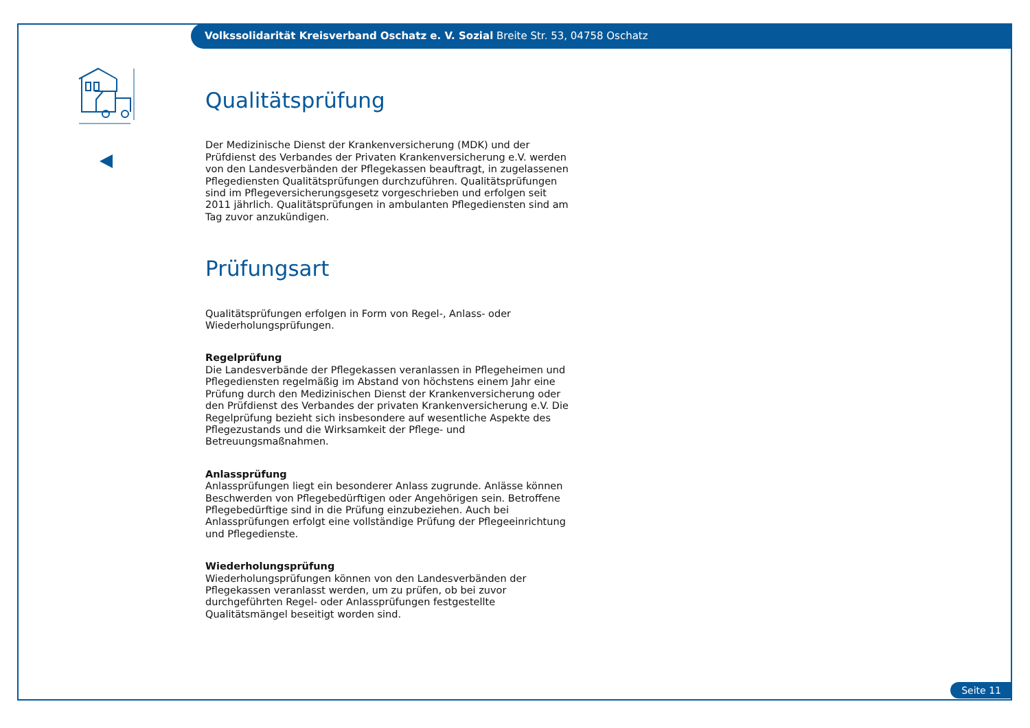Volkssolidarität Kreisverband Oschatz e. V. Sozial Breite Str. 53, 04758 Oschatz
Qualitätsprüfung
Der Medizinische Dienst der Krankenversicherung (MDK) und der Prüfdienst des Verbandes der Privaten Krankenversicherung e.V. werden von den Landesverbänden der Pflegekassen beauftragt, in zugelassenen Pflegediensten Qualitätsprüfungen durchzuführen. Qualitätsprüfungen sind im Pflegeversicherungsgesetz vorgeschrieben und erfolgen seit 2011 jährlich. Qualitätsprüfungen in ambulanten Pflegediensten sind am Tag zuvor anzukündigen.
Prüfungsart
Qualitätsprüfungen erfolgen in Form von Regel-, Anlass- oder Wiederholungsprüfungen.
Regelprüfung
Die Landesverbände der Pflegekassen veranlassen in Pflegeheimen und Pflegediensten regelmäßig im Abstand von höchstens einem Jahr eine Prüfung durch den Medizinischen Dienst der Krankenversicherung oder den Prüfdienst des Verbandes der privaten Krankenversicherung e.V. Die Regelprüfung bezieht sich insbesondere auf wesentliche Aspekte des Pflegezustands und die Wirksamkeit der Pflege- und Betreuungsmaßnahmen.
Anlassprüfung
Anlassprüfungen liegt ein besonderer Anlass zugrunde. Anlässe können Beschwerden von Pflegebedürftigen oder Angehörigen sein. Betroffene Pflegebedürftige sind in die Prüfung einzubeziehen. Auch bei Anlassprüfungen erfolgt eine vollständige Prüfung der Pflegeeinrichtung und Pflegedienste.
Wiederholungsprüfung
Wiederholungsprüfungen können von den Landesverbänden der Pflegekassen veranlasst werden, um zu prüfen, ob bei zuvor durchgeführten Regel- oder Anlassprüfungen festgestellte Qualitätsmängel beseitigt worden sind.
Seite 11